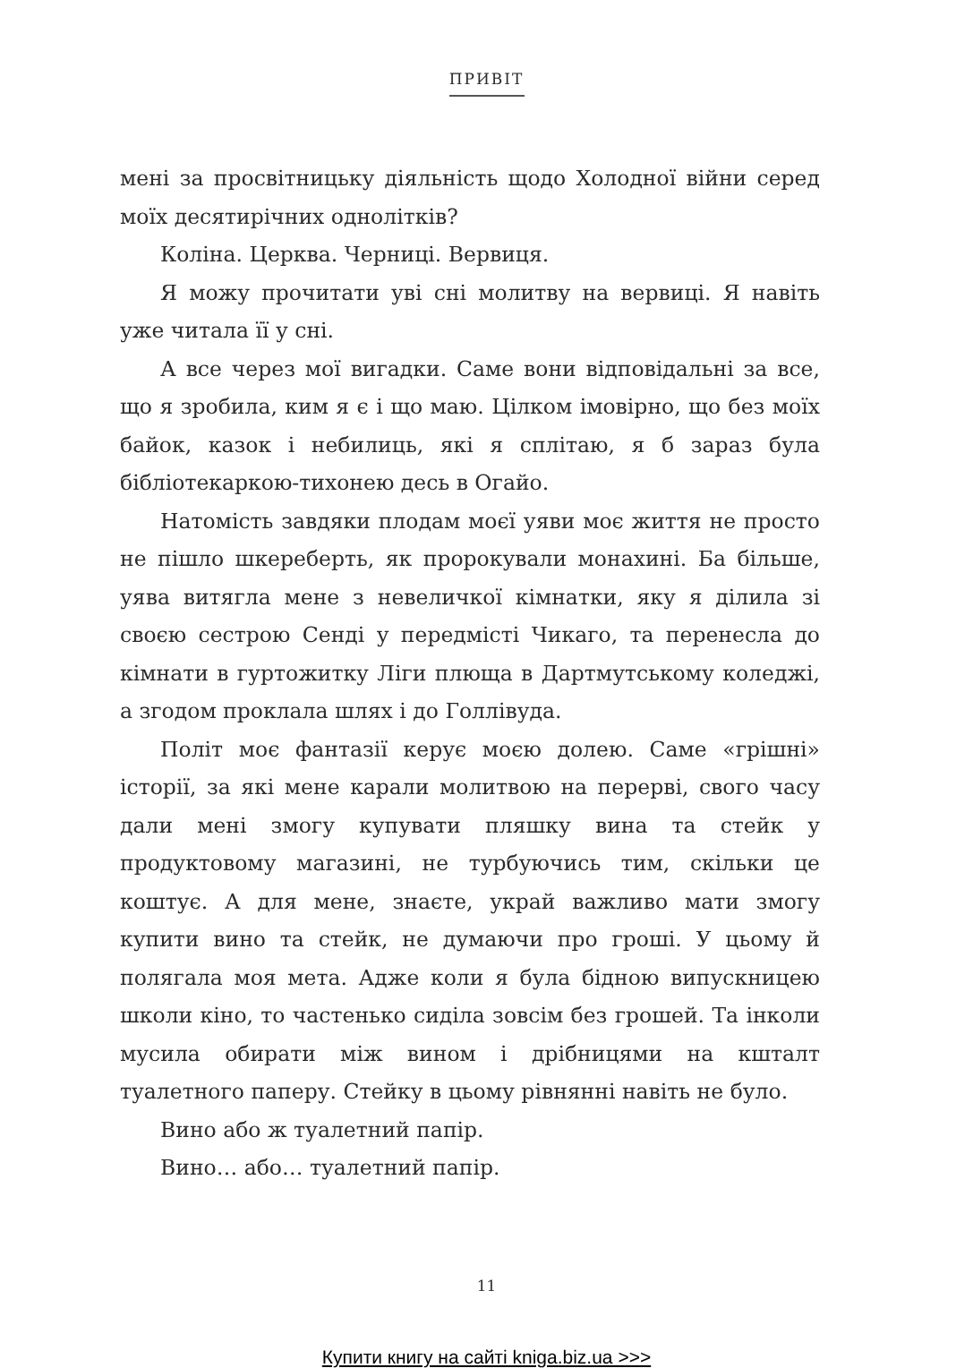ПРИВІТ
мені за просвітницьку діяльність щодо Холодної війни серед моїх десятирічних однолітків?
Коліна. Церква. Черниці. Вервиця.
Я можу прочитати уві сні молитву на вервиці. Я навіть уже читала її у сні.
А все через мої вигадки. Саме вони відповідальні за все, що я зробила, ким я є і що маю. Цілком імовірно, що без моїх байок, казок і небилиць, які я сплітаю, я б зараз була бібліотекаркою-тихонею десь в Огайо.
Натомість завдяки плодам моєї уяви моє життя не просто не пішло шкереберть, як пророкували монахині. Ба більше, уява витягла мене з невеличкої кімнатки, яку я ділила зі своєю сестрою Сенді у передмісті Чикаго, та перенесла до кімнати в гуртожитку Ліги плюща в Дартмутському коледжі, а згодом проклала шлях і до Голлівуда.
Політ моє фантазії керує моєю долею. Саме «грішні» історії, за які мене карали молитвою на перерві, свого часу дали мені змогу купувати пляшку вина та стейк у продуктовому магазині, не турбуючись тим, скільки це коштує. А для мене, знаєте, украй важливо мати змогу купити вино та стейк, не думаючи про гроші. У цьому й полягала моя мета. Адже коли я була бідною випускницею школи кіно, то частенько сиділа зовсім без грошей. Та інколи мусила обирати між вином і дрібницями на кшталт туалетного паперу. Стейку в цьому рівнянні навіть не було.
Вино або ж туалетний папір.
Вино… або… туалетний папір.
11
Купити книгу на сайті kniga.biz.ua >>>